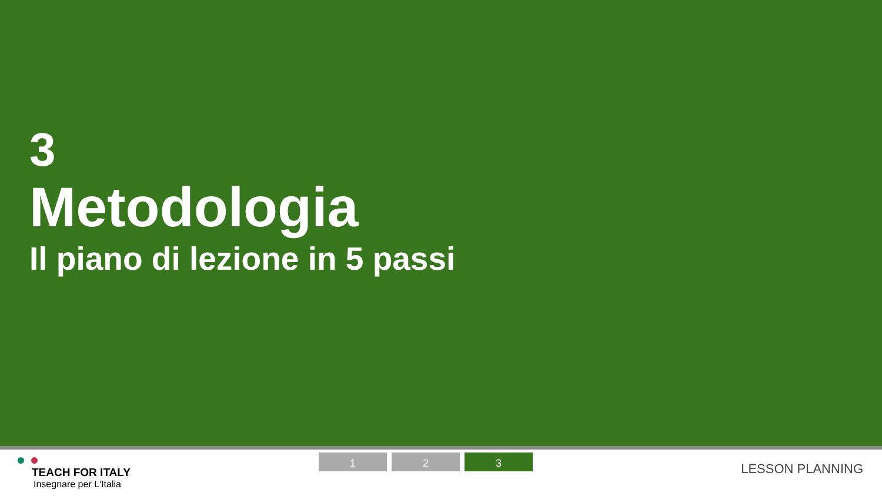3
Metodologia
Il piano di lezione in 5 passi
TEACH FOR ITALY
Insegnare per L'Italia
1 2 3
LESSON PLANNING